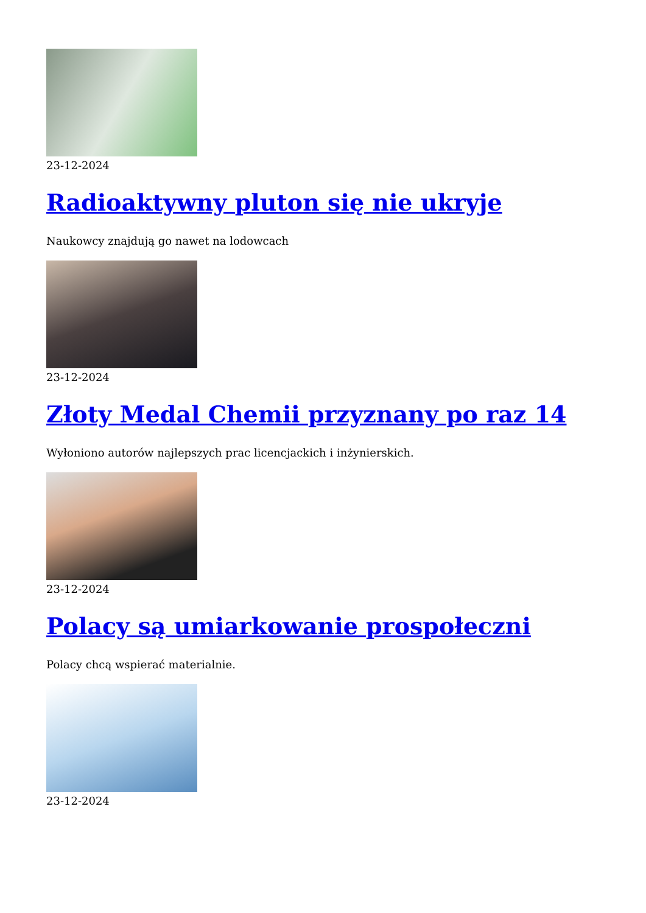23-12-2024
Radioaktywny pluton się nie ukryje
Naukowcy znajdują go nawet na lodowcach
23-12-2024
Złoty Medal Chemii przyznany po raz 14
Wyłoniono autorów najlepszych prac licencjackich i inżynierskich.
23-12-2024
Polacy są umiarkowanie prospołeczni
Polacy chcą wspierać materialnie.
23-12-2024